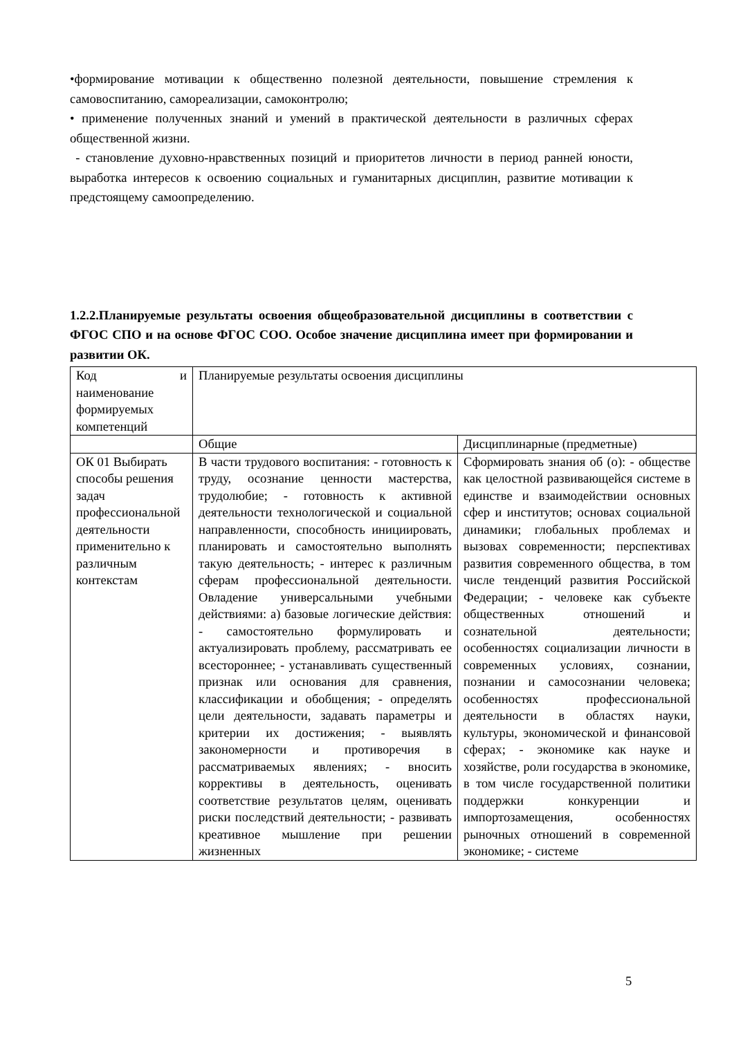•формирование мотивации к общественно полезной деятельности, повышение стремления к самовоспитанию, самореализации, самоконтролю;
• применение полученных знаний и умений в практической деятельности в различных сферах общественной жизни.
- становление духовно-нравственных позиций и приоритетов личности в период ранней юности, выработка интересов к освоению социальных и гуманитарных дисциплин, развитие мотивации к предстоящему самоопределению.
1.2.2.Планируемые результаты освоения общеобразовательной дисциплины в соответствии с ФГОС СПО и на основе ФГОС СОО. Особое значение дисциплина имеет при формировании и развитии ОК.
| Код и наименование формируемых компетенций | Планируемые результаты освоения дисциплины | |
| | Общие | Дисциплинарные (предметные) |
| ОК 01 Выбирать способы решения задач профессиональной деятельности применительно к различным контекстам | В части трудового воспитания: - готовность к труду, осознание ценности мастерства, трудолюбие; - готовность к активной деятельности технологической и социальной направленности, способность инициировать, планировать и самостоятельно выполнять такую деятельность; - интерес к различным сферам профессиональной деятельности. Овладение универсальными учебными действиями: а) базовые логические действия: - самостоятельно формулировать и актуализировать проблему, рассматривать ее всестороннее; - устанавливать существенный признак или основания для сравнения, классификации и обобщения; - определять цели деятельности, задавать параметры и критерии их достижения; - выявлять закономерности и противоречия в рассматриваемых явлениях; - вносить коррективы в деятельность, оценивать соответствие результатов целям, оценивать риски последствий деятельности; - развивать креативное мышление при решении жизненных | Сформировать знания об (о): - обществе как целостной развивающейся системе в единстве и взаимодействии основных сфер и институтов; основах социальной динамики; глобальных проблемах и вызовах современности; перспективах развития современного общества, в том числе тенденций развития Российской Федерации; - человеке как субъекте общественных отношений и сознательной деятельности; особенностях социализации личности в современных условиях, сознании, познании и самосознании человека; особенностях профессиональной деятельности в областях науки, культуры, экономической и финансовой сферах; - экономике как науке и хозяйстве, роли государства в экономике, в том числе государственной политики поддержки конкуренции и импортозамещения, особенностях рыночных отношений в современной экономике; - системе |
5